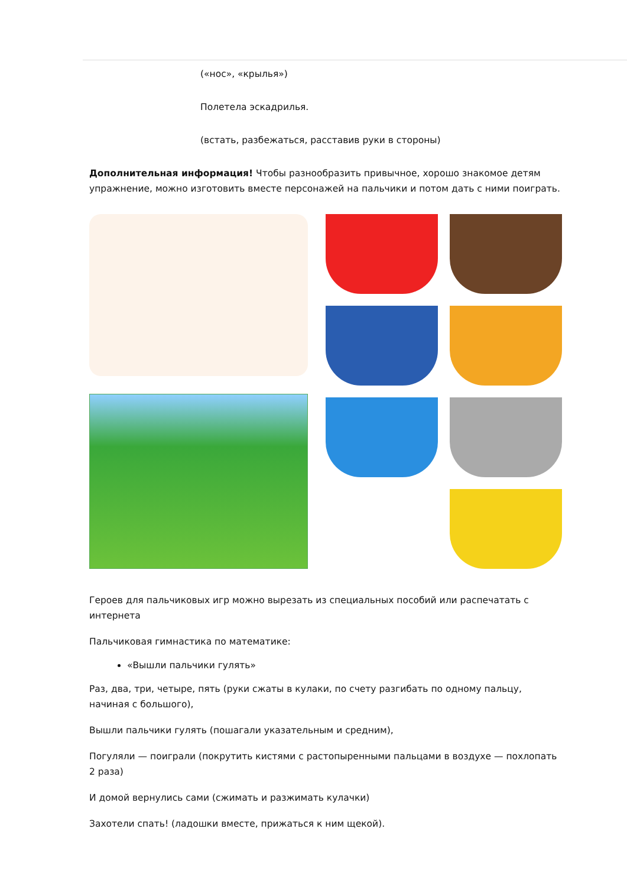(«нос», «крылья»)
Полетела эскадрилья.
(встать, разбежаться, расставив руки в стороны)
Дополнительная информация! Чтобы разнообразить привычное, хорошо знакомое детям упражнение, можно изготовить вместе персонажей на пальчики и потом дать с ними поиграть.
Героев для пальчиковых игр можно вырезать из специальных пособий или распечатать с интернета
Пальчиковая гимнастика по математике:
«Вышли пальчики гулять»
Раз, два, три, четыре, пять (руки сжаты в кулаки, по счету разгибать по одному пальцу, начиная с большого),
Вышли пальчики гулять (пошагали указательным и средним),
Погуляли — поиграли (покрутить кистями с растопыренными пальцами в воздухе — похлопать 2 раза)
И домой вернулись сами (сжимать и разжимать кулачки)
Захотели спать! (ладошки вместе, прижаться к ним щекой).